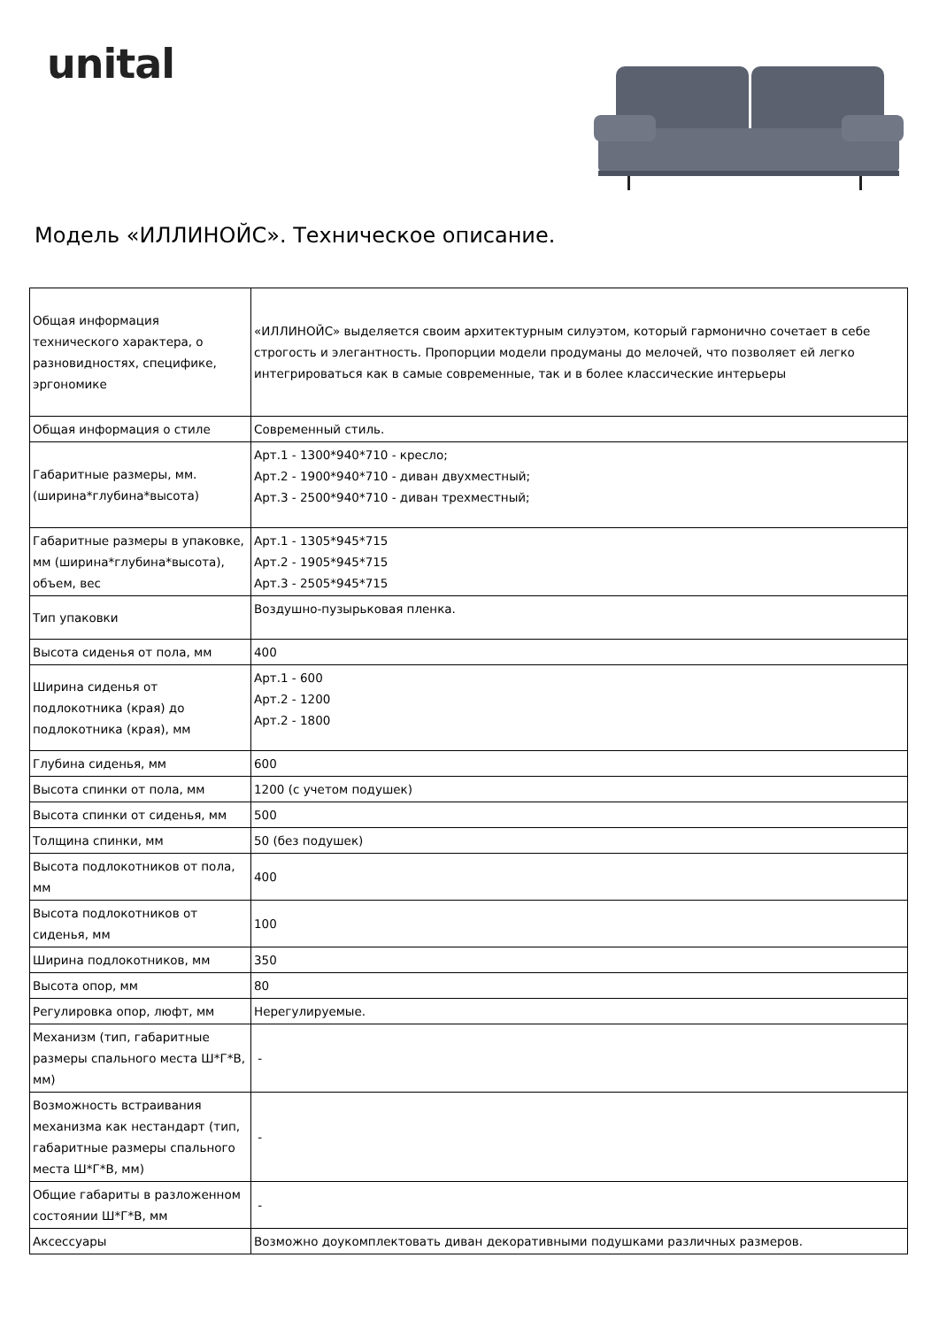unital
Модель «ИЛЛИНОЙС». Техническое описание.
| Общая информация технического характера, о разновидностях, специфике, эргономике | «ИЛЛИНОЙС» выделяется своим архитектурным силуэтом, который гармонично сочетает в себе строгость и элегантность. Пропорции модели продуманы до мелочей, что позволяет ей легко интегрироваться как в самые современные, так и в более классические интерьеры |
| Общая информация о стиле | Современный стиль. |
| Габаритные размеры, мм. (ширина*глубина*высота) | Арт.1 - 1300*940*710 - кресло; Арт.2 - 1900*940*710 - диван двухместный; Арт.3 - 2500*940*710 - диван трехместный; |
| Габаритные размеры в упаковке, мм (ширина*глубина*высота), объем, вес | Арт.1 - 1305*945*715 Арт.2 - 1905*945*715 Арт.3 - 2505*945*715 |
| Тип упаковки | Воздушно-пузырьковая пленка. |
| Высота сиденья от пола, мм | 400 |
| Ширина сиденья от подлокотника (края) до подлокотника (края), мм | Арт.1 - 600 Арт.2 - 1200 Арт.2 - 1800 |
| Глубина сиденья, мм | 600 |
| Высота спинки от пола, мм | 1200 (с учетом подушек) |
| Высота спинки от сиденья, мм | 500 |
| Толщина спинки, мм | 50 (без подушек) |
| Высота подлокотников от пола, мм | 400 |
| Высота подлокотников от сиденья, мм | 100 |
| Ширина подлокотников, мм | 350 |
| Высота опор, мм | 80 |
| Регулировка опор, люфт, мм | Нерегулируемые. |
| Механизм (тип, габаритные размеры спального места Ш*Г*В, мм) | - |
| Возможность встраивания механизма как нестандарт (тип, габаритные размеры спального места Ш*Г*В, мм) | - |
| Общие габариты в разложенном состоянии Ш*Г*В, мм | - |
| Аксессуары | Возможно доукомплектовать диван декоративными подушками различных размеров. |